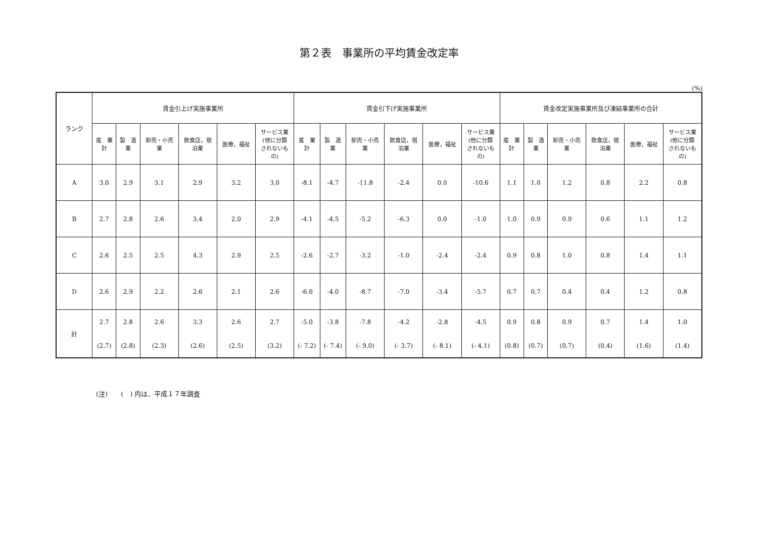第２表　事業所の平均賃金改定率
(%)
| ランク | 賃金引上げ実施事業所 | | | | | | 賃金引下げ実施事業所 | | | | | | 賃金改定実施事業所及び凍結事業所の合計 | | | | | |
| --- | --- | --- | --- | --- | --- | --- | --- | --- | --- | --- | --- | --- | --- | --- | --- | --- | --- | --- |
| | 産 業 計 | 製 造 業 | 卸売・小売 業 | 飲食店，宿 泊業 | 医療，福祉 | サービス業 (他に分類 されないも の) | 産 業 計 | 製 造 業 | 卸売・小売 業 | 飲食店，宿 泊業 | 医療，福祉 | サービス業 (他に分類 されないも の) | 産 業 計 | 製 造 業 | 卸売・小売 業 | 飲食店，宿 泊業 | 医療，福祉 | サービス業 (他に分類 されないも の) |
| A | 3.0 | 2.9 | 3.1 | 2.9 | 3.2 | 3.0 | -8.1 | -4.7 | -11.8 | -2.4 | 0.0 | -10.6 | 1.1 | 1.0 | 1.2 | 0.8 | 2.2 | 0.8 |
| B | 2.7 | 2.8 | 2.6 | 3.4 | 2.0 | 2.9 | -4.1 | -4.5 | -5.2 | -6.3 | 0.0 | -1.0 | 1.0 | 0.9 | 0.9 | 0.6 | 1.1 | 1.2 |
| C | 2.6 | 2.5 | 2.5 | 4.3 | 2.9 | 2.5 | -2.6 | -2.7 | -3.2 | -1.0 | -2.4 | -2.4 | 0.9 | 0.8 | 1.0 | 0.8 | 1.4 | 1.1 |
| D | 2.6 | 2.9 | 2.2 | 2.6 | 2.1 | 2.6 | -6.0 | -4.0 | -8.7 | -7.0 | -3.4 | -5.7 | 0.7 | 0.7 | 0.4 | 0.4 | 1.2 | 0.8 |
| 計 | 2.7 | 2.8 | 2.6 | 3.3 | 2.6 | 2.7 | -5.0 | -3.8 | -7.8 | -4.2 | -2.8 | -4.5 | 0.9 | 0.8 | 0.9 | 0.7 | 1.4 | 1.0 |
| | (2.7) | (2.8) | (2.3) | (2.6) | (2.5) | (3.2) | (- 7.2) | (- 7.4) | (- 9.0) | (- 3.7) | (- 8.1) | (- 4.1) | (0.8) | (0.7) | (0.7) | (0.4) | (1.6) | (1.4) |
(注)　　(　) 内は、平成１７年調査